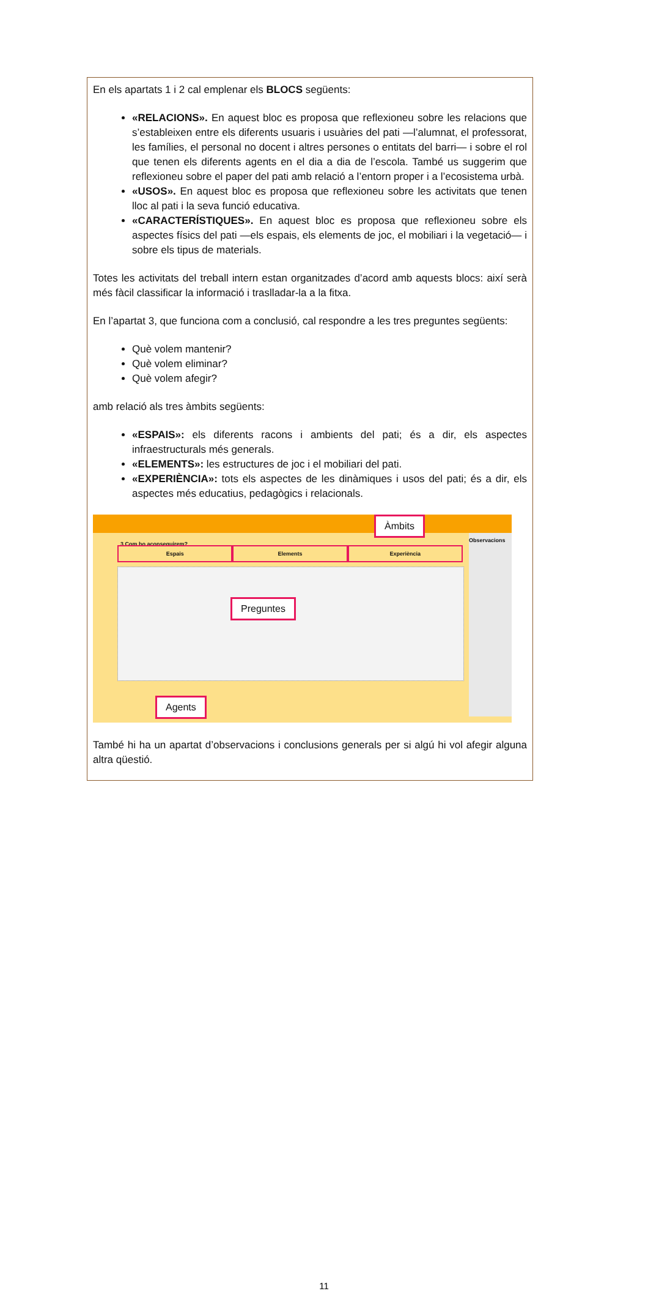En els apartats 1 i 2 cal emplenar els BLOCS següents:
«RELACIONS». En aquest bloc es proposa que reflexioneu sobre les relacions que s’estableixen entre els diferents usuaris i usuàries del pati —l’alumnat, el professorat, les famílies, el personal no docent i altres persones o entitats del barri— i sobre el rol que tenen els diferents agents en el dia a dia de l’escola. També us suggerim que reflexioneu sobre el paper del pati amb relació a l’entorn proper i a l’ecosistema urbà.
«USOS». En aquest bloc es proposa que reflexioneu sobre les activitats que tenen lloc al pati i la seva funció educativa.
«CARACTERÍSTIQUES». En aquest bloc es proposa que reflexioneu sobre els aspectes físics del pati —els espais, els elements de joc, el mobiliari i la vegetació— i sobre els tipus de materials.
Totes les activitats del treball intern estan organitzades d’acord amb aquests blocs: així serà més fàcil classificar la informació i traslladar-la a la fitxa.
En l’apartat 3, que funciona com a conclusió, cal respondre a les tres preguntes següents:
Què volem mantenir?
Què volem eliminar?
Què volem afegir?
amb relació als tres àmbits següents:
«ESPAIS»: els diferents racons i ambients del pati; és a dir, els aspectes infraestructurals més generals.
«ELEMENTS»: les estructures de joc i el mobiliari del pati.
«EXPERIÈNCIA»: tots els aspectes de les dinàmiques i usos del pati; és a dir, els aspectes més educatius, pedagògics i relacionals.
3 Com ho aconseguirem?
Espais Elements Experiència
Observacions
Àmbits
Preguntes
Agents
També hi ha un apartat d’observacions i conclusions generals per si algú hi vol afegir alguna altra qüestió.
11